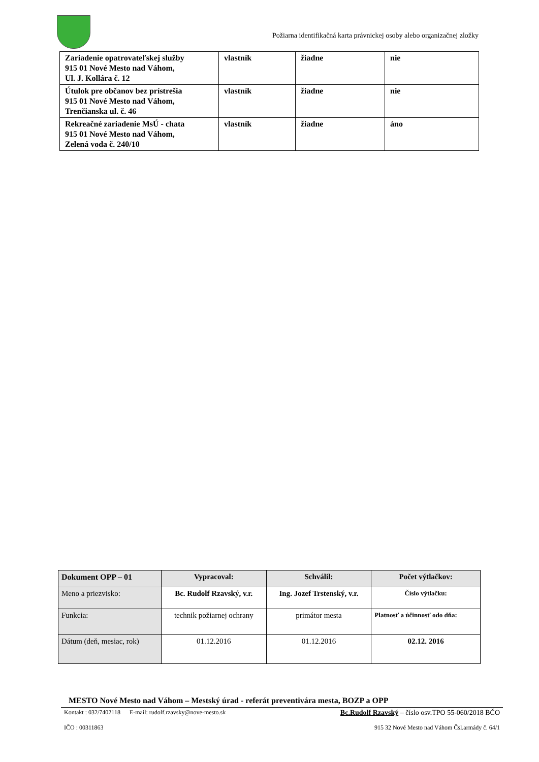Požiarna identifikačná karta právnickej osoby alebo organizačnej zložky
| Zariadenie opatrovateľskej služby 915 01 Nové Mesto nad Váhom, Ul. J. Kollára č. 12 | vlastník | žiadne | nie |
| Útulok pre občanov bez prístrešia 915 01 Nové Mesto nad Váhom, Trenčianska ul. č. 46 | vlastník | žiadne | nie |
| Rekreačné zariadenie MsÚ - chata 915 01 Nové Mesto nad Váhom, Zelená voda č. 240/10 | vlastník | žiadne | áno |
| Dokument OPP – 01 | Vypracoval: | Schválil: | Počet výtlačkov: |
| Meno a priezvisko: | Bc. Rudolf Rzavský, v.r. | Ing. Jozef Trstenský, v.r. | Číslo výtlačku: |
| Funkcia: | technik požiarnej ochrany | primátor mesta | Platnosť a účinnosť odo dňa: |
| Dátum (deň, mesiac, rok) | 01.12.2016 | 01.12.2016 | 02.12. 2016 |
MESTO Nové Mesto nad Váhom – Mestský úrad - referát preventivára mesta, BOZP a OPP
Kontakt : 032/7402118 E-mail: rudolf.rzavsky@nove-mesto.sk Bc.Rudolf Rzavský – číslo osv.TPO 55-060/2018 BČO
IČO : 00311863 915 32 Nové Mesto nad Váhom Čsl.armády č. 64/1